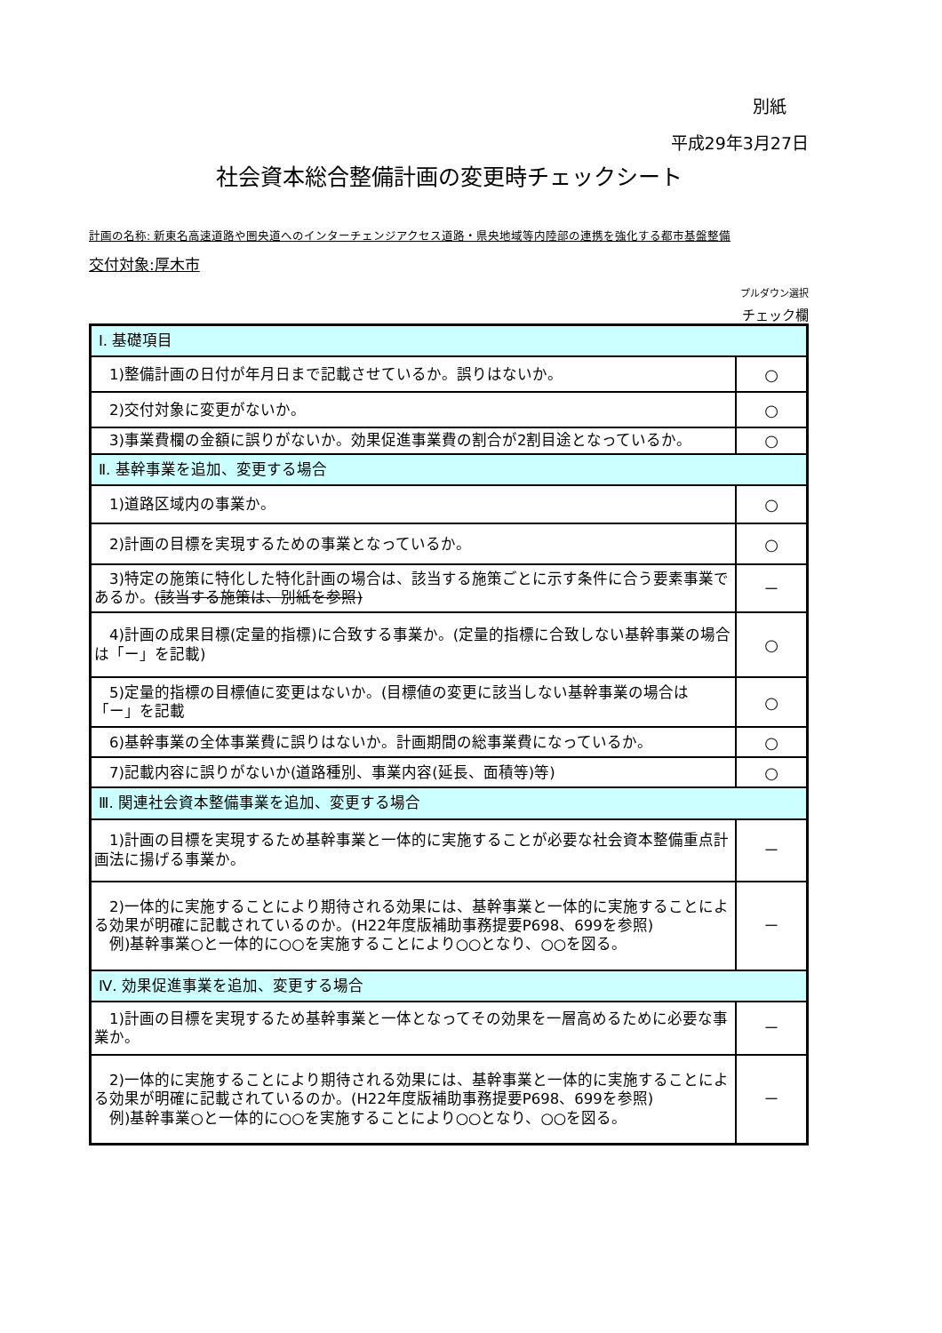別紙
平成29年3月27日
社会資本総合整備計画の変更時チェックシート
計画の名称: 新東名高速道路や圏央道へのインターチェンジアクセス道路・県央地域等内陸部の連携を強化する都市基盤整備
交付対象:厚木市
プルダウン選択
チェック欄
| Ⅰ. 基礎項目 | |
| 1)整備計画の日付が年月日まで記載させているか。誤りはないか。 | ○ |
| 2)交付対象に変更がないか。 | ○ |
| 3)事業費欄の金額に誤りがないか。効果促進事業費の割合が2割目途となっているか。 | ○ |
| Ⅱ. 基幹事業を追加、変更する場合 | |
| 1)道路区域内の事業か。 | ○ |
| 2)計画の目標を実現するための事業となっているか。 | ○ |
| 3)特定の施策に特化した特化計画の場合は、該当する施策ごとに示す条件に合う要素事業であるか。 (該当する施策は、別紙を参照) | － |
| 4)計画の成果目標(定量的指標)に合致する事業か。(定量的指標に合致しない基幹事業の場合は「ー」を記載) | ○ |
| 5)定量的指標の目標値に変更はないか。(目標値の変更に該当しない基幹事業の場合は「ー」を記載 | ○ |
| 6)基幹事業の全体事業費に誤りはないか。計画期間の総事業費になっているか。 | ○ |
| 7)記載内容に誤りがないか(道路種別、事業内容(延長、面積等)等) | ○ |
| Ⅲ. 関連社会資本整備事業を追加、変更する場合 | |
| 1)計画の目標を実現するため基幹事業と一体的に実施することが必要な社会資本整備重点計画法に揚げる事業か。 | － |
| 2)一体的に実施することにより期待される効果には、基幹事業と一体的に実施することによる効果が明確に記載されているのか。(H22年度版補助事務提要P698、699を参照) 例)基幹事業○と一体的に○○を実施することにより○○となり、○○を図る。 | － |
| Ⅳ. 効果促進事業を追加、変更する場合 | |
| 1)計画の目標を実現するため基幹事業と一体となってその効果を一層高めるために必要な事業か。 | － |
| 2)一体的に実施することにより期待される効果には、基幹事業と一体的に実施することによる効果が明確に記載されているのか。(H22年度版補助事務提要P698、699を参照) 例)基幹事業○と一体的に○○を実施することにより○○となり、○○を図る。 | － |